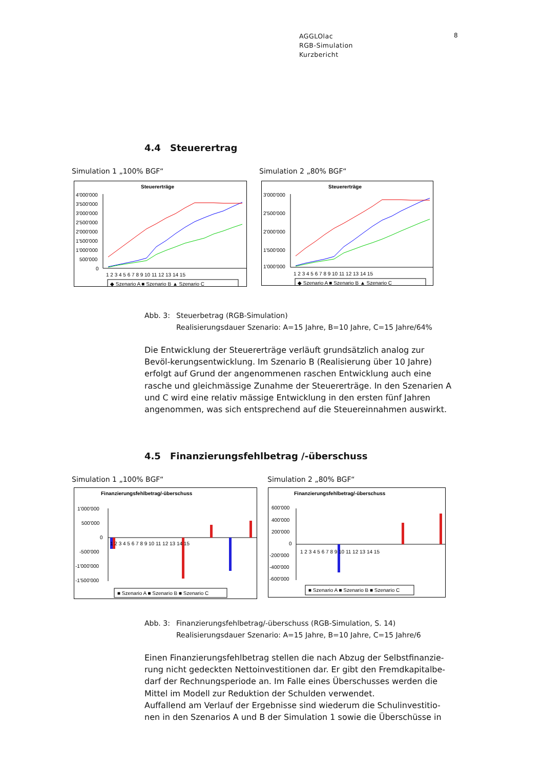AGGLOlac
RGB-Simulation
Kurzbericht
8
4.4 Steuerertrag
Simulation 1 „100% BGF“ Simulation 2 „80% BGF“
Steuererträge
4'000'000
3'500'000
3'000'000
2'500'000
2'000'000
1'500'000
1'000'000
500'000
0
1 2 3 4 5 6 7 8 9 10 11 12 13 14 15
◆ Szenario A ■ Szenario B ▲ Szenario C
Steuererträge
3'000'000
2'500'000
2'000'000
1'500'000
1'000'000
1 2 3 4 5 6 7 8 9 10 11 12 13 14 15
◆ Szenario A ■ Szenario B ▲ Szenario C
Abb. 3: Steuerbetrag (RGB-Simulation)
Realisierungsdauer Szenario: A=15 Jahre, B=10 Jahre, C=15 Jahre/64%
Die Entwicklung der Steuererträge verläuft grundsätzlich analog zur Bevöl-kerungsentwicklung. Im Szenario B (Realisierung über 10 Jahre) erfolgt auf Grund der angenommenen raschen Entwicklung auch eine rasche und gleichmässige Zunahme der Steuererträge. In den Szenarien A und C wird eine relativ mässige Entwicklung in den ersten fünf Jahren angenommen, was sich entsprechend auf die Steuereinnahmen auswirkt.
4.5 Finanzierungsfehlbetrag /-überschuss
Simulation 1 „100% BGF“ Simulation 2 „80% BGF“
Finanzierungsfehlbetrag/-überschuss
1'000'000
500'000
0
-500'000
-1'000'000
-1'500'000
1 2 3 4 5 6 7 8 9 10 11 12 13 14 15
■ Szenario A ■ Szenario B ■ Szenario C
Finanzierungsfehlbetrag/-überschuss
600'000
400'000
200'000
0
-200'000
-400'000
-600'000
1 2 3 4 5 6 7 8 9 10 11 12 13 14 15
■ Szenario A ■ Szenario B ■ Szenario C
Abb. 3: Finanzierungsfehlbetrag/-überschuss (RGB-Simulation, S. 14)
Realisierungsdauer Szenario: A=15 Jahre, B=10 Jahre, C=15 Jahre/6
Einen Finanzierungsfehlbetrag stellen die nach Abzug der Selbstfinanzie-rung nicht gedeckten Nettoinvestitionen dar. Er gibt den Fremdkapitalbe-darf der Rechnungsperiode an. Im Falle eines Überschusses werden die Mittel im Modell zur Reduktion der Schulden verwendet.
Auffallend am Verlauf der Ergebnisse sind wiederum die Schulinvestitio-nen in den Szenarios A und B der Simulation 1 sowie die Überschüsse in